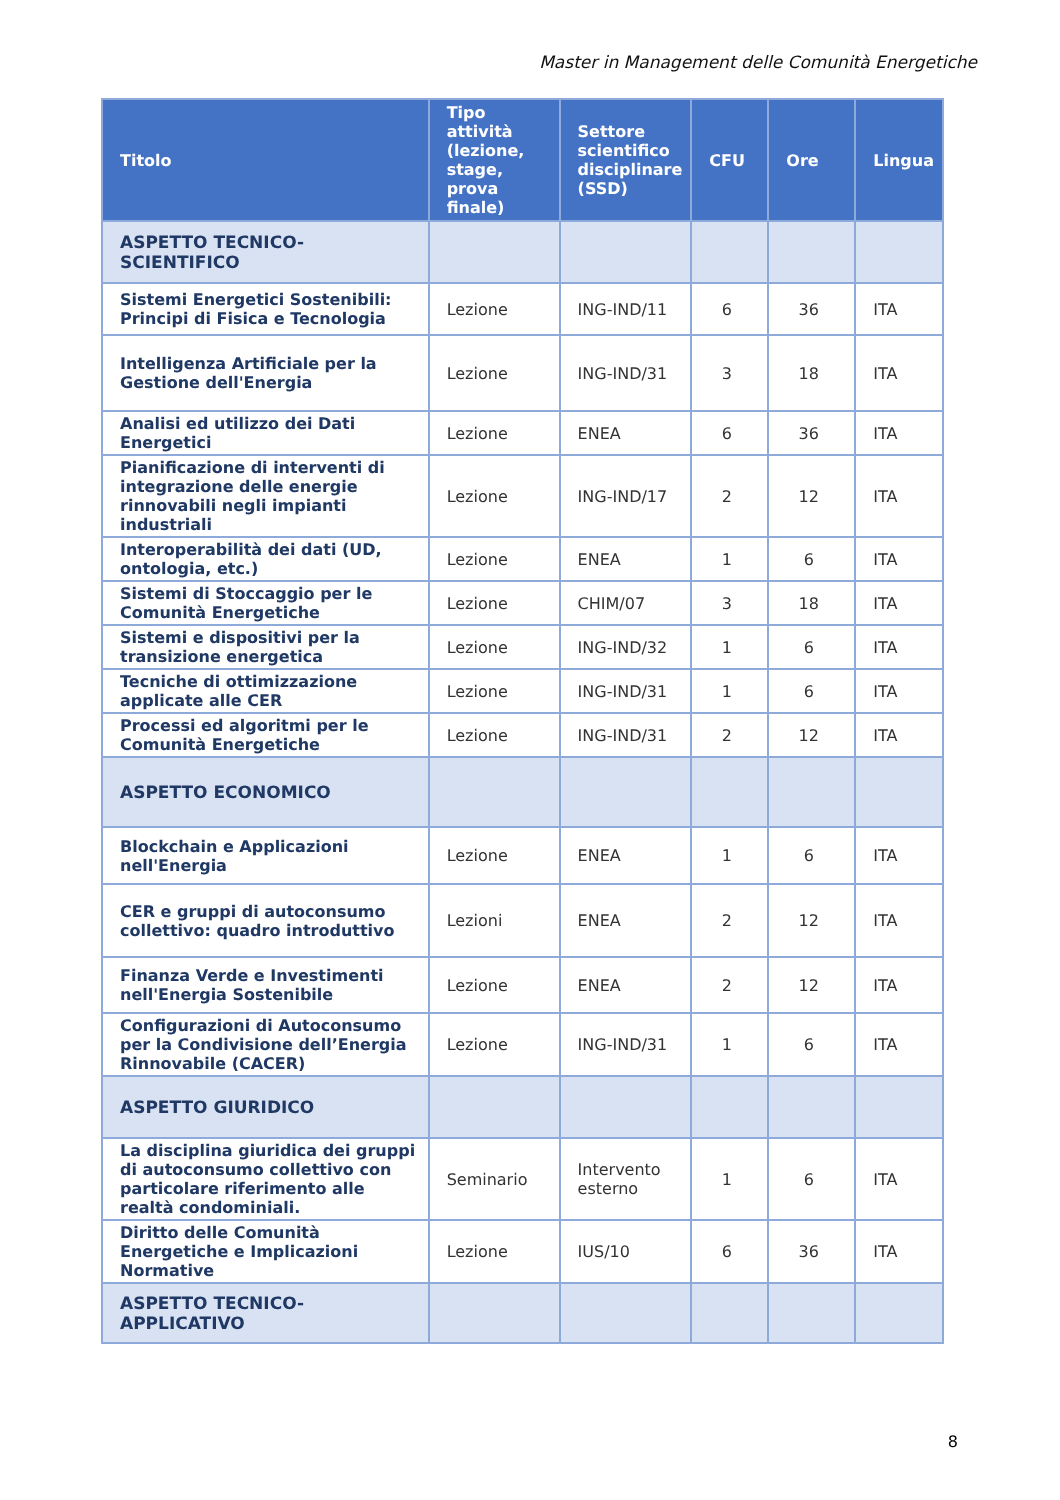Master in Management delle Comunità Energetiche
| Titolo | Tipo attività (lezione, stage, prova finale) | Settore scientifico disciplinare (SSD) | CFU | Ore | Lingua |
| --- | --- | --- | --- | --- | --- |
| ASPETTO TECNICO-SCIENTIFICO | | | | | |
| Sistemi Energetici Sostenibili: Principi di Fisica e Tecnologia | Lezione | ING-IND/11 | 6 | 36 | ITA |
| Intelligenza Artificiale per la Gestione dell'Energia | Lezione | ING-IND/31 | 3 | 18 | ITA |
| Analisi ed utilizzo dei Dati Energetici | Lezione | ENEA | 6 | 36 | ITA |
| Pianificazione di interventi di integrazione delle energie rinnovabili negli impianti industriali | Lezione | ING-IND/17 | 2 | 12 | ITA |
| Interoperabilità dei dati (UD, ontologia, etc.) | Lezione | ENEA | 1 | 6 | ITA |
| Sistemi di Stoccaggio per le Comunità Energetiche | Lezione | CHIM/07 | 3 | 18 | ITA |
| Sistemi e dispositivi per la transizione energetica | Lezione | ING-IND/32 | 1 | 6 | ITA |
| Tecniche di ottimizzazione applicate alle CER | Lezione | ING-IND/31 | 1 | 6 | ITA |
| Processi ed algoritmi per le Comunità Energetiche | Lezione | ING-IND/31 | 2 | 12 | ITA |
| ASPETTO ECONOMICO | | | | | |
| Blockchain e Applicazioni nell'Energia | Lezione | ENEA | 1 | 6 | ITA |
| CER e gruppi di autoconsumo collettivo: quadro introduttivo | Lezioni | ENEA | 2 | 12 | ITA |
| Finanza Verde e Investimenti nell'Energia Sostenibile | Lezione | ENEA | 2 | 12 | ITA |
| Configurazioni di Autoconsumo per la Condivisione dell’Energia Rinnovabile (CACER) | Lezione | ING-IND/31 | 1 | 6 | ITA |
| ASPETTO GIURIDICO | | | | | |
| La disciplina giuridica dei gruppi di autoconsumo collettivo con particolare riferimento alle realtà condominiali. | Seminario | Intervento esterno | 1 | 6 | ITA |
| Diritto delle Comunità Energetiche e Implicazioni Normative | Lezione | IUS/10 | 6 | 36 | ITA |
| ASPETTO TECNICO-APPLICATIVO | | | | | |
8